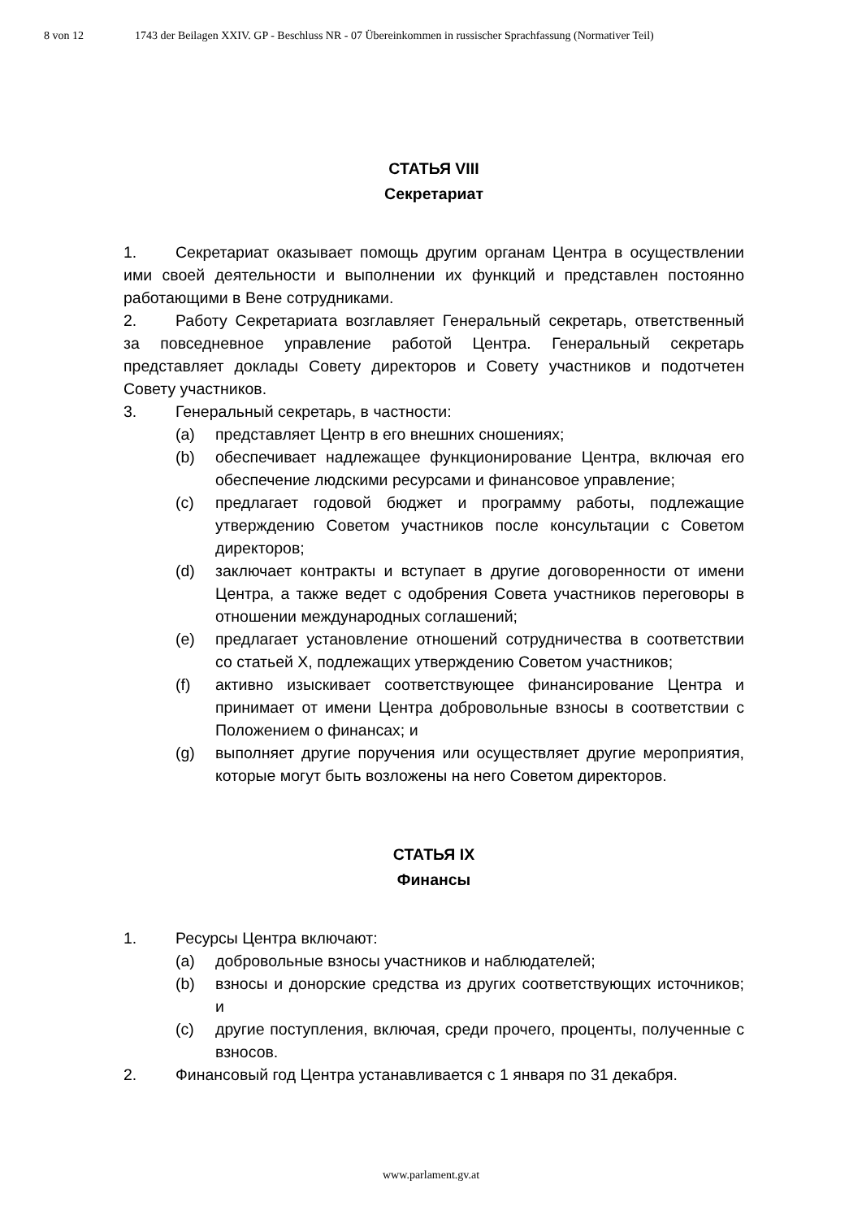8 von 12 1743 der Beilagen XXIV. GP - Beschluss NR - 07 Übereinkommen in russischer Sprachfassung (Normativer Teil)
СТАТЬЯ VIII
Секретариат
1. Секретариат оказывает помощь другим органам Центра в осуществлении ими своей деятельности и выполнении их функций и представлен постоянно работающими в Вене сотрудниками.
2. Работу Секретариата возглавляет Генеральный секретарь, ответственный за повседневное управление работой Центра. Генеральный секретарь представляет доклады Совету директоров и Совету участников и подотчетен Совету участников.
3. Генеральный секретарь, в частности:
(a) представляет Центр в его внешних сношениях;
(b) обеспечивает надлежащее функционирование Центра, включая его обеспечение людскими ресурсами и финансовое управление;
(c) предлагает годовой бюджет и программу работы, подлежащие утверждению Советом участников после консультации с Советом директоров;
(d) заключает контракты и вступает в другие договоренности от имени Центра, а также ведет с одобрения Совета участников переговоры в отношении международных соглашений;
(e) предлагает установление отношений сотрудничества в соответствии со статьей X, подлежащих утверждению Советом участников;
(f) активно изыскивает соответствующее финансирование Центра и принимает от имени Центра добровольные взносы в соответствии с Положением о финансах; и
(g) выполняет другие поручения или осуществляет другие мероприятия, которые могут быть возложены на него Советом директоров.
СТАТЬЯ IX
Финансы
1. Ресурсы Центра включают:
(a) добровольные взносы участников и наблюдателей;
(b) взносы и донорские средства из других соответствующих источников; и
(c) другие поступления, включая, среди прочего, проценты, полученные с взносов.
2. Финансовый год Центра устанавливается с 1 января по 31 декабря.
www.parlament.gv.at